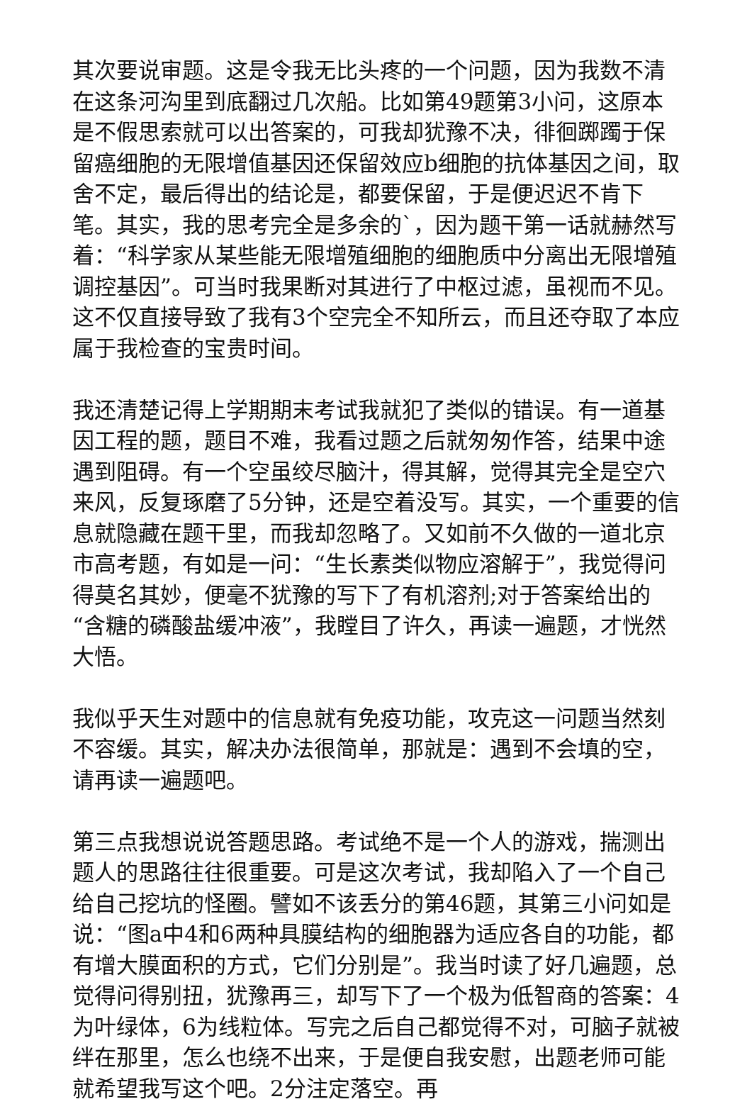其次要说审题。这是令我无比头疼的一个问题，因为我数不清在这条河沟里到底翻过几次船。比如第49题第3小问，这原本是不假思索就可以出答案的，可我却犹豫不决，徘徊踯躅于保留癌细胞的无限增值基因还保留效应b细胞的抗体基因之间，取舍不定，最后得出的结论是，都要保留，于是便迟迟不肯下笔。其实，我的思考完全是多余的`，因为题干第一话就赫然写着：“科学家从某些能无限增殖细胞的细胞质中分离出无限增殖调控基因”。可当时我果断对其进行了中枢过滤，虽视而不见。这不仅直接导致了我有3个空完全不知所云，而且还夺取了本应属于我检查的宝贵时间。
我还清楚记得上学期期末考试我就犯了类似的错误。有一道基因工程的题，题目不难，我看过题之后就匆匆作答，结果中途遇到阻碍。有一个空虽绞尽脑汁，得其解，觉得其完全是空穴来风，反复琢磨了5分钟，还是空着没写。其实，一个重要的信息就隐藏在题干里，而我却忽略了。又如前不久做的一道北京市高考题，有如是一问：“生长素类似物应溶解于”，我觉得问得莫名其妙，便毫不犹豫的写下了有机溶剂;对于答案给出的“含糖的磷酸盐缓冲液”，我瞠目了许久，再读一遍题，才恍然大悟。
我似乎天生对题中的信息就有免疫功能，攻克这一问题当然刻不容缓。其实，解决办法很简单，那就是：遇到不会填的空，请再读一遍题吧。
第三点我想说说答题思路。考试绝不是一个人的游戏，揣测出题人的思路往往很重要。可是这次考试，我却陷入了一个自己给自己挖坑的怪圈。譬如不该丢分的第46题，其第三小问如是说：“图a中4和6两种具膜结构的细胞器为适应各自的功能，都有增大膜面积的方式，它们分别是”。我当时读了好几遍题，总觉得问得别扭，犹豫再三，却写下了一个极为低智商的答案：4为叶绿体，6为线粒体。写完之后自己都觉得不对，可脑子就被绊在那里，怎么也绕不出来，于是便自我安慰，出题老师可能就希望我写这个吧。2分注定落空。再